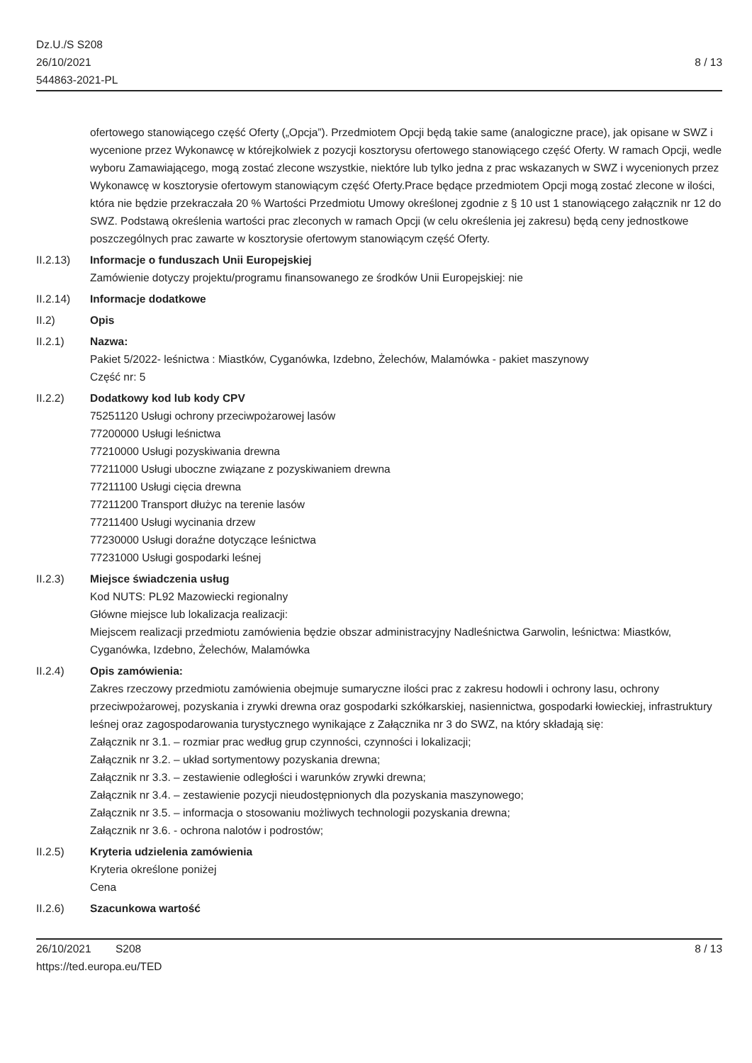Dz.U./S S208
26/10/2021
544863-2021-PL
8 / 13
ofertowego stanowiącego część Oferty („Opcja”). Przedmiotem Opcji będą takie same (analogiczne prace), jak opisane w SWZ i wycenione przez Wykonawcę w którejkolwiek z pozycji kosztorysu ofertowego stanowiącego część Oferty. W ramach Opcji, wedle wyboru Zamawiającego, mogą zostać zlecone wszystkie, niektóre lub tylko jedna z prac wskazanych w SWZ i wycenionych przez Wykonawcę w kosztorysie ofertowym stanowiącym część Oferty.Prace będące przedmiotem Opcji mogą zostać zlecone w ilości, która nie będzie przekraczała 20 % Wartości Przedmiotu Umowy określonej zgodnie z § 10 ust 1 stanowiącego załącznik nr 12 do SWZ. Podstawą określenia wartości prac zleconych w ramach Opcji (w celu określenia jej zakresu) będą ceny jednostkowe poszczególnych prac zawarte w kosztorysie ofertowym stanowiącym część Oferty.
II.2.13) Informacje o funduszach Unii Europejskiej
Zamówienie dotyczy projektu/programu finansowanego ze środków Unii Europejskiej: nie
II.2.14) Informacje dodatkowe
II.2) Opis
II.2.1) Nazwa:
Pakiet 5/2022- leśnictwa : Miastków, Cyganówka, Izdebno, Żelechów, Malamówka - pakiet maszynowy
Część nr: 5
II.2.2) Dodatkowy kod lub kody CPV
75251120 Usługi ochrony przeciwpożarowej lasów
77200000 Usługi leśnictwa
77210000 Usługi pozyskiwania drewna
77211000 Usługi uboczne związane z pozyskiwaniem drewna
77211100 Usługi cięcia drewna
77211200 Transport dłużyc na terenie lasów
77211400 Usługi wycinania drzew
77230000 Usługi doraźne dotyczące leśnictwa
77231000 Usługi gospodarki leśnej
II.2.3) Miejsce świadczenia usług
Kod NUTS: PL92 Mazowiecki regionalny
Główne miejsce lub lokalizacja realizacji:
Miejscem realizacji przedmiotu zamówienia będzie obszar administracyjny Nadleśnictwa Garwolin, leśnictwa: Miastków, Cyganówka, Izdebno, Żelechów, Malamówka
II.2.4) Opis zamówienia:
Zakres rzeczowy przedmiotu zamówienia obejmuje sumaryczne ilości prac z zakresu hodowli i ochrony lasu, ochrony przeciwpożarowej, pozyskania i zrywki drewna oraz gospodarki szkółkarskiej, nasiennictwa, gospodarki łowieckiej, infrastruktury leśnej oraz zagospodarowania turystycznego wynikające z Załącznika nr 3 do SWZ, na który składają się:
Załącznik nr 3.1. – rozmiar prac według grup czynności, czynności i lokalizacji;
Załącznik nr 3.2. – układ sortymentowy pozyskania drewna;
Załącznik nr 3.3. – zestawienie odległości i warunków zrywki drewna;
Załącznik nr 3.4. – zestawienie pozycji nieudostępnionych dla pozyskania maszynowego;
Załącznik nr 3.5. – informacja o stosowaniu możliwych technologii pozyskania drewna;
Załącznik nr 3.6. - ochrona nalotów i podrostów;
II.2.5) Kryteria udzielenia zamówienia
Kryteria określone poniżej
Cena
II.2.6) Szacunkowa wartość
26/10/2021 S208
https://ted.europa.eu/TED
8 / 13